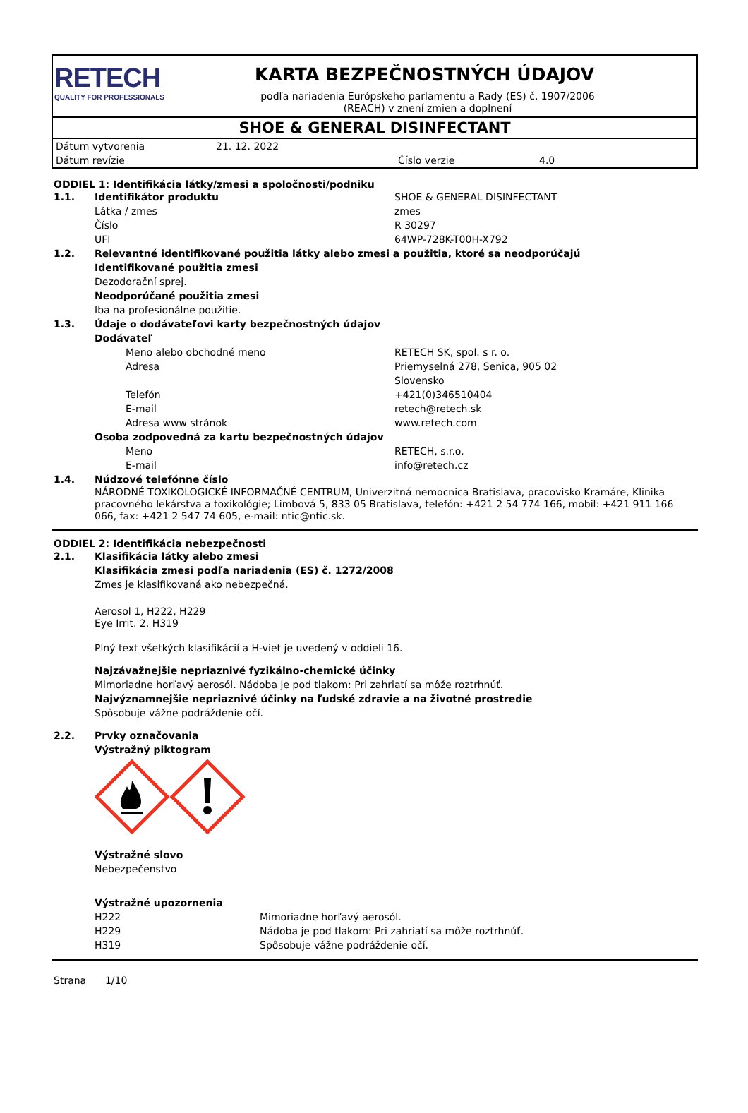RETECH
QUALITY FOR PROFESSIONALS
KARTA BEZPEČNOSTNÝCH ÚDAJOV
podľa nariadenia Európskeho parlamentu a Rady (ES) č. 1907/2006 (REACH) v znení zmien a doplnení
SHOE & GENERAL DISINFECTANT
| Dátum vytvorenia | 21. 12. 2022 | | |
| Dátum revízie | | Číslo verzie | 4.0 |
ODDIEL 1: Identifikácia látky/zmesi a spoločnosti/podniku
| 1.1. | Identifikátor produktu | SHOE & GENERAL DISINFECTANT |
| | Látka / zmes | zmes |
| | Číslo | R 30297 |
| | UFI | 64WP-728K-T00H-X792 |
| 1.2. | Relevantné identifikované použitia látky alebo zmesi a použitia, ktoré sa neodporúčajú | |
| | Identifikované použitia zmesi | |
| | Dezodorační sprej. | |
| | Neodporúčané použitia zmesi | |
| | Iba na profesionálne použitie. | |
| 1.3. | Údaje o dodávateľovi karty bezpečnostných údajov | |
| | Dodávateľ | |
| | Meno alebo obchodné meno | RETECH SK, spol. s r. o. |
| | Adresa | Priemyselná 278, Senica, 905 02 Slovensko |
| | Telefón | +421(0)346510404 |
| | E-mail | retech@retech.sk |
| | Adresa www stránok | www.retech.com |
| | Osoba zodpovedná za kartu bezpečnostných údajov | |
| | Meno | RETECH, s.r.o. |
| | E-mail | info@retech.cz |
| 1.4. | Núdzové telefónne číslo | |
| | NÁRODNÉ TOXIKOLOGICKÉ INFORMAČNÉ CENTRUM, Univerzitná nemocnica Bratislava, pracovisko Kramáre, Klinika pracovného lekárstva a toxikológie; Limbová 5, 833 05 Bratislava, telefón: +421 2 54 774 166, mobil: +421 911 166 066, fax: +421 2 547 74 605, e-mail: ntic@ntic.sk. | |
ODDIEL 2: Identifikácia nebezpečnosti
| 2.1. | Klasifikácia látky alebo zmesi |
Klasifikácia zmesi podľa nariadenia (ES) č. 1272/2008
Zmes je klasifikovaná ako nebezpečná.
Aerosol 1, H222, H229
Eye Irrit. 2, H319
Plný text všetkých klasifikácií a H-viet je uvedený v oddieli 16.
Najzávažnejšie nepriaznivé fyzikálno-chemické účinky
Mimoriadne horľavý aerosól. Nádoba je pod tlakom: Pri zahriatí sa môže roztrhnúť.
Najvýznamnejšie nepriaznivé účinky na ľudské zdravie a na životné prostredie
Spôsobuje vážne podráždenie očí.
| 2.2. | Prvky označovania |
Výstražný piktogram
Výstražné slovo
Nebezpečenstvo
Výstražné upozornenia
| H222 | Mimoriadne horľavý aerosól. |
| H229 | Nádoba je pod tlakom: Pri zahriatí sa môže roztrhnúť. |
| H319 | Spôsobuje vážne podráždenie očí. |
Strana 1/10